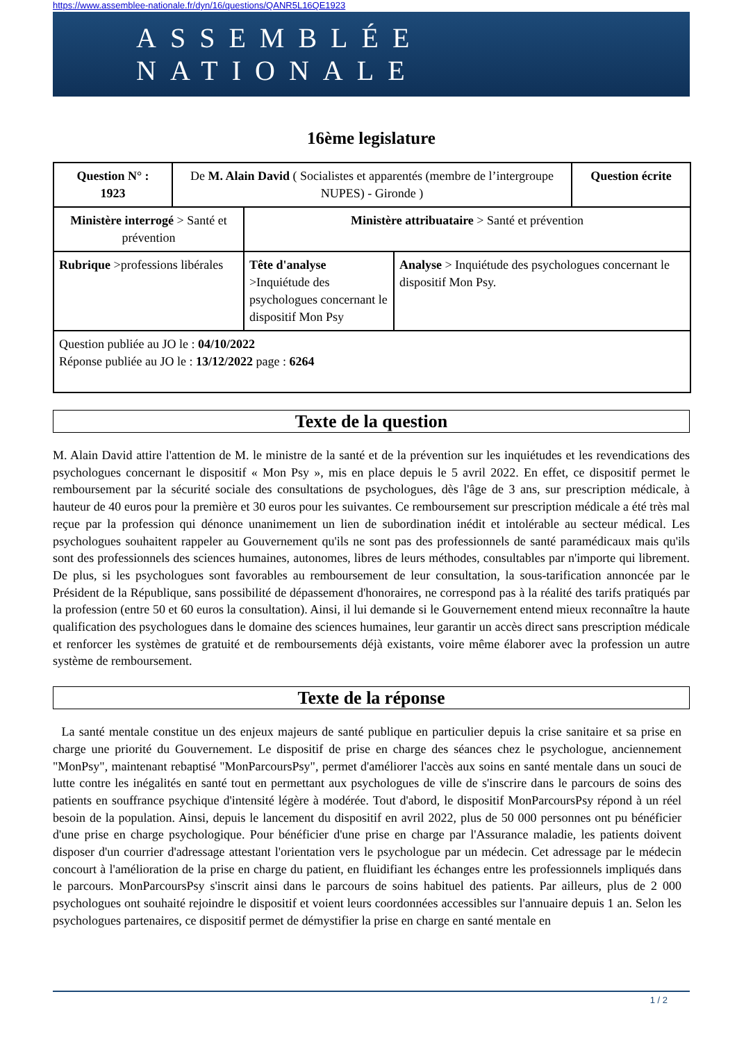https://www.assemblee-nationale.fr/dyn/16/questions/QANR5L16QE1923
ASSEMBLÉE NATIONALE
16ème legislature
| Question N° : 1923 | De M. Alain David ( Socialistes et apparentés (membre de l’intergroupe NUPES) - Gironde ) | | | Question écrite |
| Ministère interrogé > Santé et prévention | | Ministère attribuataire > Santé et prévention | | |
| Rubrique >professions libérales | | Tête d'analyse >Inquiétude des psychologues concernant le dispositif Mon Psy | Analyse > Inquiétude des psychologues concernant le dispositif Mon Psy. | |
| Question publiée au JO le : 04/10/2022 Réponse publiée au JO le : 13/12/2022 page : 6264 | | | | |
Texte de la question
M. Alain David attire l'attention de M. le ministre de la santé et de la prévention sur les inquiétudes et les revendications des psychologues concernant le dispositif « Mon Psy », mis en place depuis le 5 avril 2022. En effet, ce dispositif permet le remboursement par la sécurité sociale des consultations de psychologues, dès l'âge de 3 ans, sur prescription médicale, à hauteur de 40 euros pour la première et 30 euros pour les suivantes. Ce remboursement sur prescription médicale a été très mal reçue par la profession qui dénonce unanimement un lien de subordination inédit et intolérable au secteur médical. Les psychologues souhaitent rappeler au Gouvernement qu'ils ne sont pas des professionnels de santé paramédicaux mais qu'ils sont des professionnels des sciences humaines, autonomes, libres de leurs méthodes, consultables par n'importe qui librement. De plus, si les psychologues sont favorables au remboursement de leur consultation, la sous-tarification annoncée par le Président de la République, sans possibilité de dépassement d'honoraires, ne correspond pas à la réalité des tarifs pratiqués par la profession (entre 50 et 60 euros la consultation). Ainsi, il lui demande si le Gouvernement entend mieux reconnaître la haute qualification des psychologues dans le domaine des sciences humaines, leur garantir un accès direct sans prescription médicale et renforcer les systèmes de gratuité et de remboursements déjà existants, voire même élaborer avec la profession un autre système de remboursement.
Texte de la réponse
La santé mentale constitue un des enjeux majeurs de santé publique en particulier depuis la crise sanitaire et sa prise en charge une priorité du Gouvernement. Le dispositif de prise en charge des séances chez le psychologue, anciennement "MonPsy", maintenant rebaptisé "MonParcoursPsy", permet d'améliorer l'accès aux soins en santé mentale dans un souci de lutte contre les inégalités en santé tout en permettant aux psychologues de ville de s'inscrire dans le parcours de soins des patients en souffrance psychique d'intensité légère à modérée. Tout d'abord, le dispositif MonParcoursPsy répond à un réel besoin de la population. Ainsi, depuis le lancement du dispositif en avril 2022, plus de 50 000 personnes ont pu bénéficier d'une prise en charge psychologique. Pour bénéficier d'une prise en charge par l'Assurance maladie, les patients doivent disposer d'un courrier d'adressage attestant l'orientation vers le psychologue par un médecin. Cet adressage par le médecin concourt à l'amélioration de la prise en charge du patient, en fluidifiant les échanges entre les professionnels impliqués dans le parcours. MonParcoursPsy s'inscrit ainsi dans le parcours de soins habituel des patients. Par ailleurs, plus de 2 000 psychologues ont souhaité rejoindre le dispositif et voient leurs coordonnées accessibles sur l'annuaire depuis 1 an. Selon les psychologues partenaires, ce dispositif permet de démystifier la prise en charge en santé mentale en
1 / 2